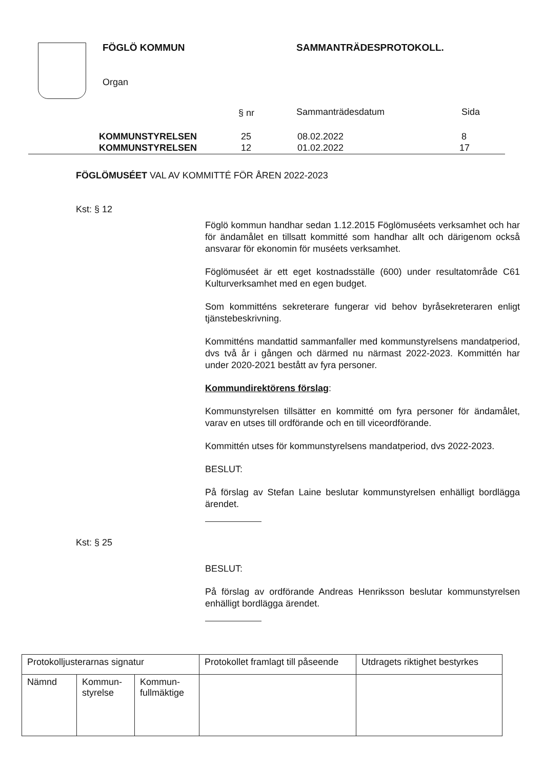FÖGLÖ KOMMUN SAMMANTRÄDESPROTOKOLL.
Organ
§ nr Sammanträdesdatum Sida
KOMMUNSTYRELSEN 25 08.02.2022 8
KOMMUNSTYRELSEN 12 01.02.2022 17
FÖGLÖMUSÉET VAL AV KOMMITTÉ FÖR ÅREN 2022-2023
Kst: § 12
Föglö kommun handhar sedan 1.12.2015 Föglömuséets verksamhet och har för ändamålet en tillsatt kommitté som handhar allt och därigenom också ansvarar för ekonomin för muséets verksamhet.
Föglömuséet är ett eget kostnadsställe (600) under resultatområde C61 Kulturverksamhet med en egen budget.
Som kommitténs sekreterare fungerar vid behov byråsekreteraren enligt tjänstebeskrivning.
Kommitténs mandattid sammanfaller med kommunstyrelsens mandatperiod, dvs två år i gången och därmed nu närmast 2022-2023. Kommittén har under 2020-2021 bestått av fyra personer.
Kommundirektörens förslag:
Kommunstyrelsen tillsätter en kommitté om fyra personer för ändamålet, varav en utses till ordförande och en till viceordförande.
Kommittén utses för kommunstyrelsens mandatperiod, dvs 2022-2023.
BESLUT:
På förslag av Stefan Laine beslutar kommunstyrelsen enhälligt bordlägga ärendet.
BESLUT:
På förslag av ordförande Andreas Henriksson beslutar kommunstyrelsen enhälligt bordlägga ärendet.
Kst: § 25
| Protokolljusterarnas signatur | | | Protokollet framlagt till påseende | Utdragets riktighet bestyrkes |
| Nämnd | Kommun- styrelse | Kommun- fullmäktige | | |